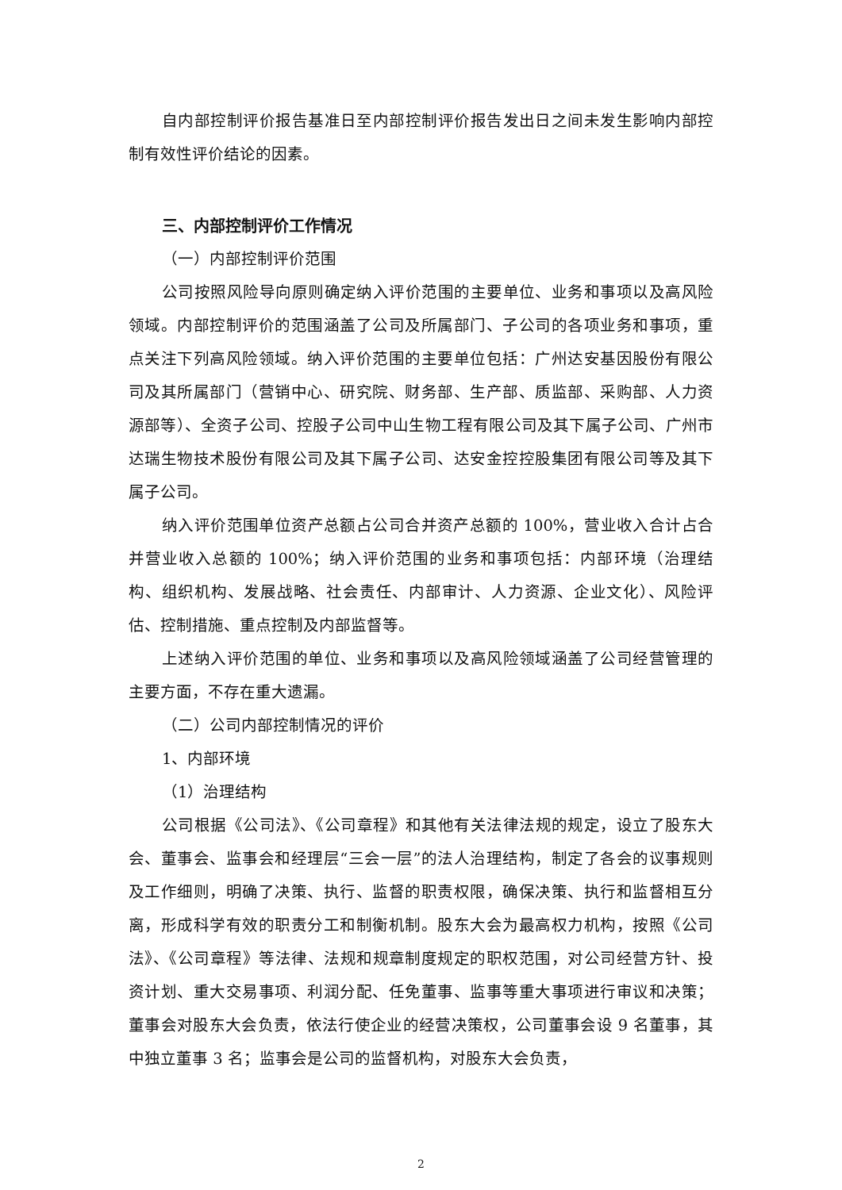自内部控制评价报告基准日至内部控制评价报告发出日之间未发生影响内部控制有效性评价结论的因素。
三、内部控制评价工作情况
（一）内部控制评价范围
公司按照风险导向原则确定纳入评价范围的主要单位、业务和事项以及高风险领域。内部控制评价的范围涵盖了公司及所属部门、子公司的各项业务和事项，重点关注下列高风险领域。纳入评价范围的主要单位包括：广州达安基因股份有限公司及其所属部门（营销中心、研究院、财务部、生产部、质监部、采购部、人力资源部等）、全资子公司、控股子公司中山生物工程有限公司及其下属子公司、广州市达瑞生物技术股份有限公司及其下属子公司、达安金控控股集团有限公司等及其下属子公司。
纳入评价范围单位资产总额占公司合并资产总额的 100%，营业收入合计占合并营业收入总额的 100%；纳入评价范围的业务和事项包括：内部环境（治理结构、组织机构、发展战略、社会责任、内部审计、人力资源、企业文化）、风险评估、控制措施、重点控制及内部监督等。
上述纳入评价范围的单位、业务和事项以及高风险领域涵盖了公司经营管理的主要方面，不存在重大遗漏。
（二）公司内部控制情况的评价
1、内部环境
（1）治理结构
公司根据《公司法》、《公司章程》和其他有关法律法规的规定，设立了股东大会、董事会、监事会和经理层“三会一层”的法人治理结构，制定了各会的议事规则及工作细则，明确了决策、执行、监督的职责权限，确保决策、执行和监督相互分离，形成科学有效的职责分工和制衡机制。股东大会为最高权力机构，按照《公司法》、《公司章程》等法律、法规和规章制度规定的职权范围，对公司经营方针、投资计划、重大交易事项、利润分配、任免董事、监事等重大事项进行审议和决策；董事会对股东大会负责，依法行使企业的经营决策权，公司董事会设 9 名董事，其中独立董事 3 名；监事会是公司的监督机构，对股东大会负责，
2